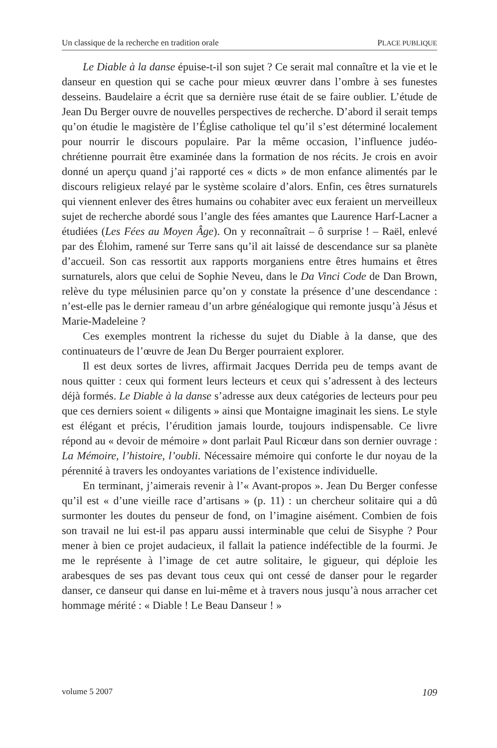Un classique de la recherche en tradition orale PLACE PUBLIQUE
Le Diable à la danse épuise-t-il son sujet ? Ce serait mal connaître et la vie et le danseur en question qui se cache pour mieux œuvrer dans l’ombre à ses funestes desseins. Baudelaire a écrit que sa dernière ruse était de se faire oublier. L’étude de Jean Du Berger ouvre de nouvelles perspectives de recherche. D’abord il serait temps qu’on étudie le magistère de l’Église catholique tel qu’il s’est déterminé localement pour nourrir le discours populaire. Par la même occasion, l’influence judéo-chrétienne pourrait être examinée dans la formation de nos récits. Je crois en avoir donné un aperçu quand j’ai rapporté ces « dicts » de mon enfance alimentés par le discours religieux relayé par le système scolaire d’alors. Enfin, ces êtres surnaturels qui viennent enlever des êtres humains ou cohabiter avec eux feraient un merveilleux sujet de recherche abordé sous l’angle des fées amantes que Laurence Harf-Lacner a étudiées (Les Fées au Moyen Âge). On y reconnaîtrait – ô surprise ! – Raël, enlevé par des Élohim, ramené sur Terre sans qu’il ait laissé de descendance sur sa planète d’accueil. Son cas ressortit aux rapports morganiens entre êtres humains et êtres surnaturels, alors que celui de Sophie Neveu, dans le Da Vinci Code de Dan Brown, relève du type mélusinien parce qu’on y constate la présence d’une descendance : n’est-elle pas le dernier rameau d’un arbre généalogique qui remonte jusqu’à Jésus et Marie-Madeleine ?
Ces exemples montrent la richesse du sujet du Diable à la danse, que des continuateurs de l’œuvre de Jean Du Berger pourraient explorer.
Il est deux sortes de livres, affirmait Jacques Derrida peu de temps avant de nous quitter : ceux qui forment leurs lecteurs et ceux qui s’adressent à des lecteurs déjà formés. Le Diable à la danse s’adresse aux deux catégories de lecteurs pour peu que ces derniers soient « diligents » ainsi que Montaigne imaginait les siens. Le style est élégant et précis, l’érudition jamais lourde, toujours indispensable. Ce livre répond au « devoir de mémoire » dont parlait Paul Ricœur dans son dernier ouvrage : La Mémoire, l’histoire, l’oubli. Nécessaire mémoire qui conforte le dur noyau de la pérennité à travers les ondoyantes variations de l’existence individuelle.
En terminant, j’aimerais revenir à l’« Avant-propos ». Jean Du Berger confesse qu’il est « d’une vieille race d’artisans » (p. 11) : un chercheur solitaire qui a dû surmonter les doutes du penseur de fond, on l’imagine aisément. Combien de fois son travail ne lui est-il pas apparu aussi interminable que celui de Sisyphe ? Pour mener à bien ce projet audacieux, il fallait la patience indéfectible de la fourmi. Je me le représente à l’image de cet autre solitaire, le gigueur, qui déploie les arabesques de ses pas devant tous ceux qui ont cessé de danser pour le regarder danser, ce danseur qui danse en lui-même et à travers nous jusqu’à nous arracher cet hommage mérité : « Diable ! Le Beau Danseur ! »
volume 5 2007 109